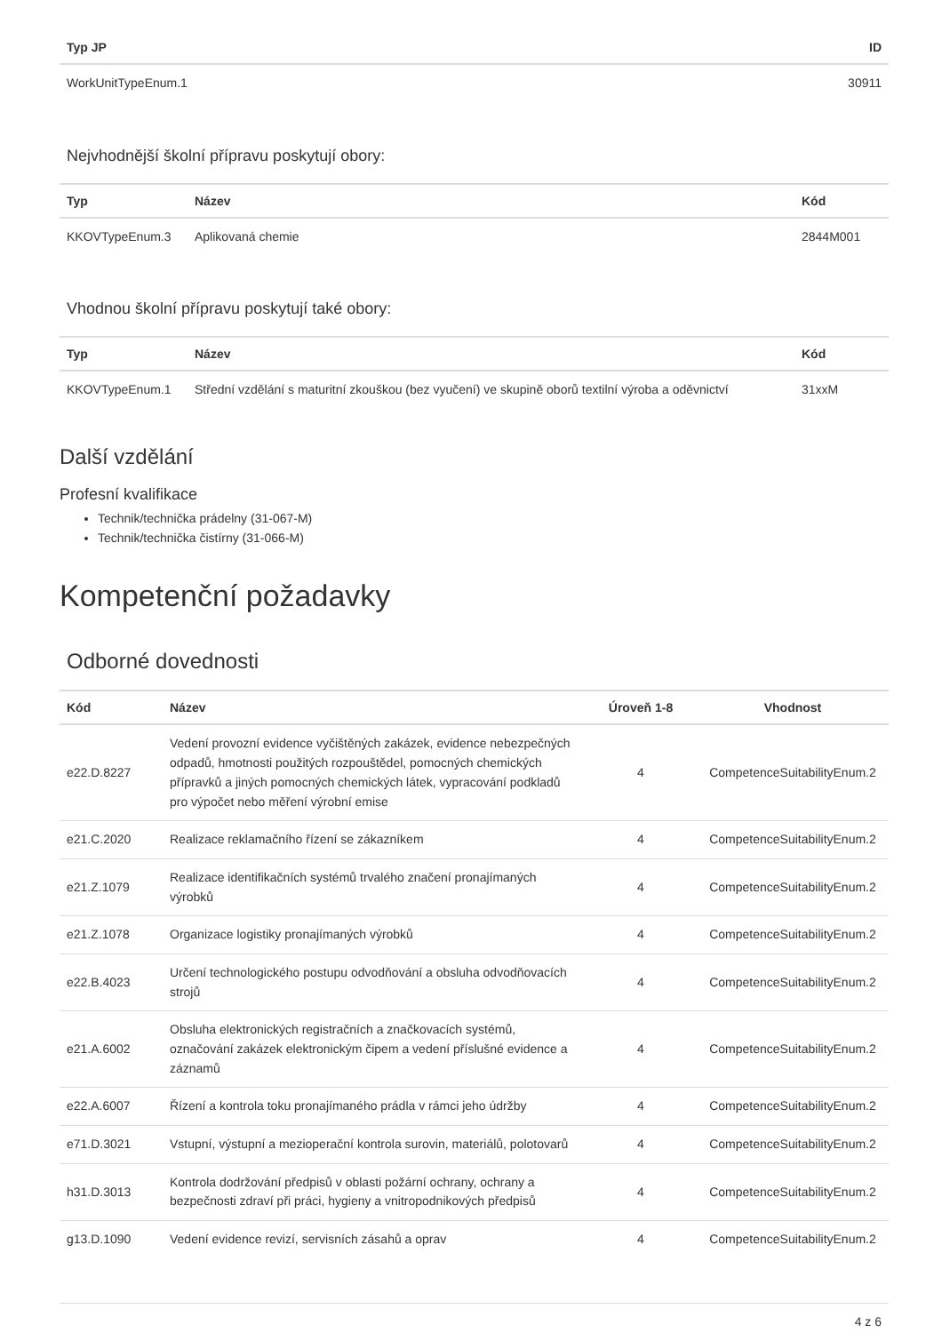| Typ JP | ID |
| --- | --- |
| WorkUnitTypeEnum.1 | 30911 |
Nejvhodnější školní přípravu poskytují obory:
| Typ | Název | Kód |
| --- | --- | --- |
| KKOVTypeEnum.3 | Aplikovaná chemie | 2844M001 |
Vhodnou školní přípravu poskytují také obory:
| Typ | Název | Kód |
| --- | --- | --- |
| KKOVTypeEnum.1 | Střední vzdělání s maturitní zkouškou (bez vyučení) ve skupině oborů textilní výroba a oděvnictví | 31xxM |
Další vzdělání
Profesní kvalifikace
Technik/technička prádelny (31-067-M)
Technik/technička čistírny (31-066-M)
Kompetenční požadavky
Odborné dovednosti
| Kód | Název | Úroveň 1-8 | Vhodnost |
| --- | --- | --- | --- |
| e22.D.8227 | Vedení provozní evidence vyčištěných zakázek, evidence nebezpečných odpadů, hmotnosti použitých rozpouštědel, pomocných chemických přípravků a jiných pomocných chemických látek, vypracování podkladů pro výpočet nebo měření výrobní emise | 4 | CompetenceSuitabilityEnum.2 |
| e21.C.2020 | Realizace reklamačního řízení se zákazníkem | 4 | CompetenceSuitabilityEnum.2 |
| e21.Z.1079 | Realizace identifikačních systémů trvalého značení pronajímaných výrobků | 4 | CompetenceSuitabilityEnum.2 |
| e21.Z.1078 | Organizace logistiky pronajímaných výrobků | 4 | CompetenceSuitabilityEnum.2 |
| e22.B.4023 | Určení technologického postupu odvodňování a obsluha odvodňovacích strojů | 4 | CompetenceSuitabilityEnum.2 |
| e21.A.6002 | Obsluha elektronických registračních a značkovacích systémů, označování zakázek elektronickým čipem a vedení příslušné evidence a záznamů | 4 | CompetenceSuitabilityEnum.2 |
| e22.A.6007 | Řízení a kontrola toku pronajímaného prádla v rámci jeho údržby | 4 | CompetenceSuitabilityEnum.2 |
| e71.D.3021 | Vstupní, výstupní a mezioperační kontrola surovin, materiálů, polotovarů | 4 | CompetenceSuitabilityEnum.2 |
| h31.D.3013 | Kontrola dodržování předpisů v oblasti požární ochrany, ochrany a bezpečnosti zdraví při práci, hygieny a vnitropodnikových předpisů | 4 | CompetenceSuitabilityEnum.2 |
| g13.D.1090 | Vedení evidence revizí, servisních zásahů a oprav | 4 | CompetenceSuitabilityEnum.2 |
4 z 6